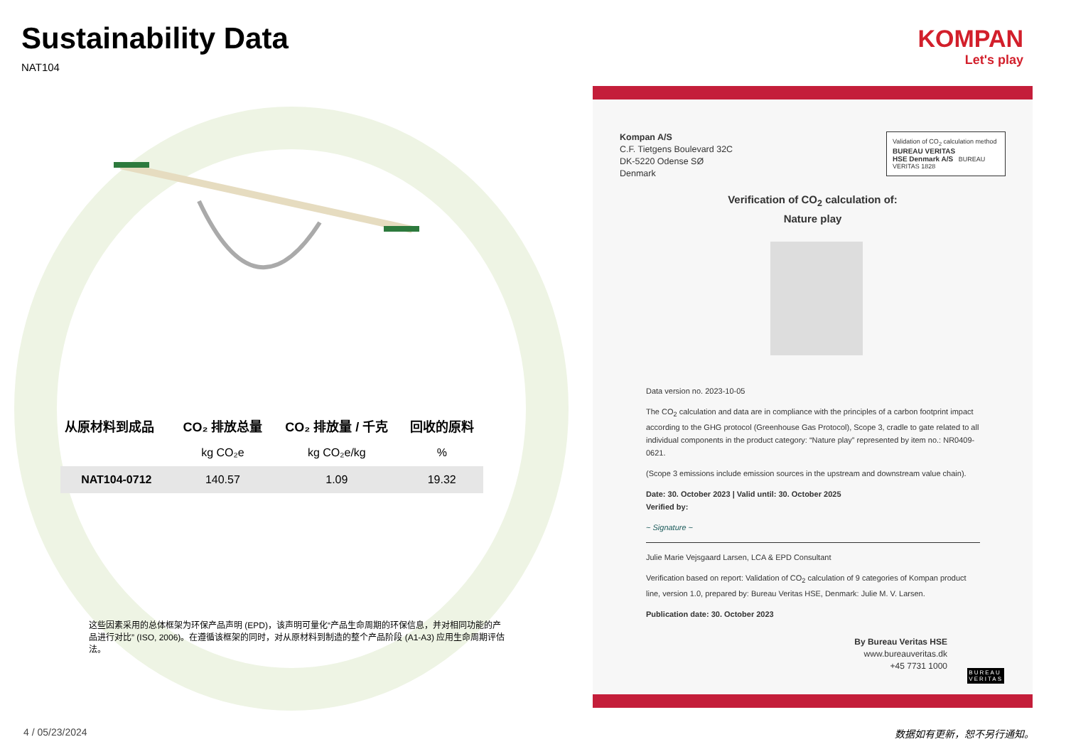Sustainability Data
NAT104
KOMPAN
Let's play
| 从原材料到成品 | CO₂ 排放总量 | CO₂ 排放量 / 千克 | 回收的原料 |
| --- | --- | --- | --- |
| | kg CO₂e | kg CO₂e/kg | % |
| NAT104-0712 | 140.57 | 1.09 | 19.32 |
这些因素采用的总体框架为环保产品声明 (EPD)，该声明可量化“产品生命周期的环保信息，并对相同功能的产品进行对比” (ISO, 2006)。在遵循该框架的同时，对从原材料到制造的整个产品阶段 (A1-A3) 应用生命周期评估法。
Kompan A/S
C.F. Tietgens Boulevard 32C
DK-5220 Odense SØ
Denmark
Validation of CO<sub>2</sub> calculation method
BUREAU VERITAS
HSE Denmark A/S BUREAU VERITAS 1828
Verification of CO<sub>2</sub> calculation of:
Nature play
Data version no. 2023-10-05
The CO<sub>2</sub> calculation and data are in compliance with the principles of a carbon footprint impact according to the GHG protocol (Greenhouse Gas Protocol), Scope 3, cradle to gate related to all individual components in the product category: “Nature play” represented by item no.: NR0409-0621.
(Scope 3 emissions include emission sources in the upstream and downstream value chain).
Date: 30. October 2023 | Valid until: 30. October 2025
Verified by:
~ Signature ~
Julie Marie Vejsgaard Larsen, LCA & EPD Consultant
Verification based on report: Validation of CO<sub>2</sub> calculation of 9 categories of Kompan product line, version 1.0, prepared by: Bureau Veritas HSE, Denmark: Julie M. V. Larsen.
Publication date: 30. October 2023
By Bureau Veritas HSE
www.bureauveritas.dk
+45 7731 1000
BUREAU
VERITAS
4 / 05/23/2024 数据如有更新，恕不另行通知。